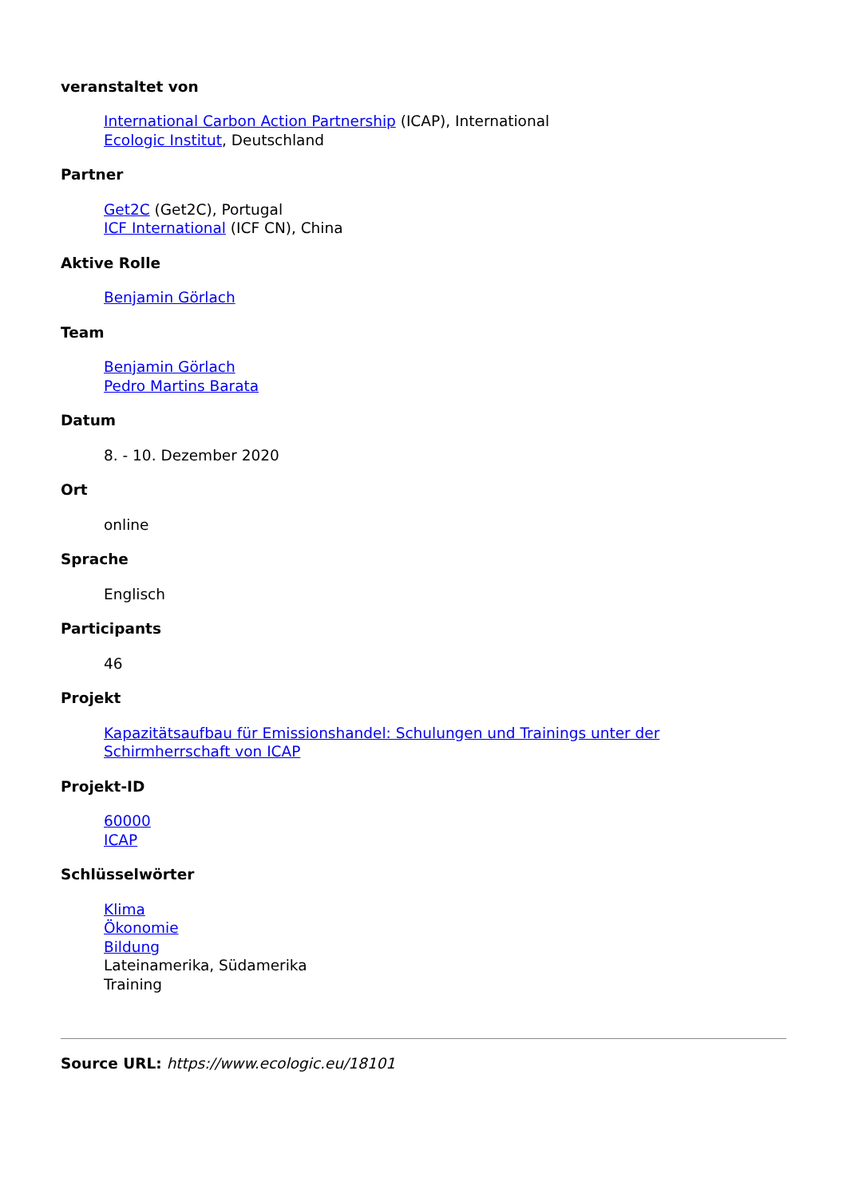veranstaltet von
International Carbon Action Partnership (ICAP), International
Ecologic Institut, Deutschland
Partner
Get2C (Get2C), Portugal
ICF International (ICF CN), China
Aktive Rolle
Benjamin Görlach
Team
Benjamin Görlach
Pedro Martins Barata
Datum
8. - 10. Dezember 2020
Ort
online
Sprache
Englisch
Participants
46
Projekt
Kapazitätsaufbau für Emissionshandel: Schulungen und Trainings unter der Schirmherrschaft von ICAP
Projekt-ID
60000
ICAP
Schlüsselwörter
Klima
Ökonomie
Bildung
Lateinamerika, Südamerika
Training
Source URL: https://www.ecologic.eu/18101